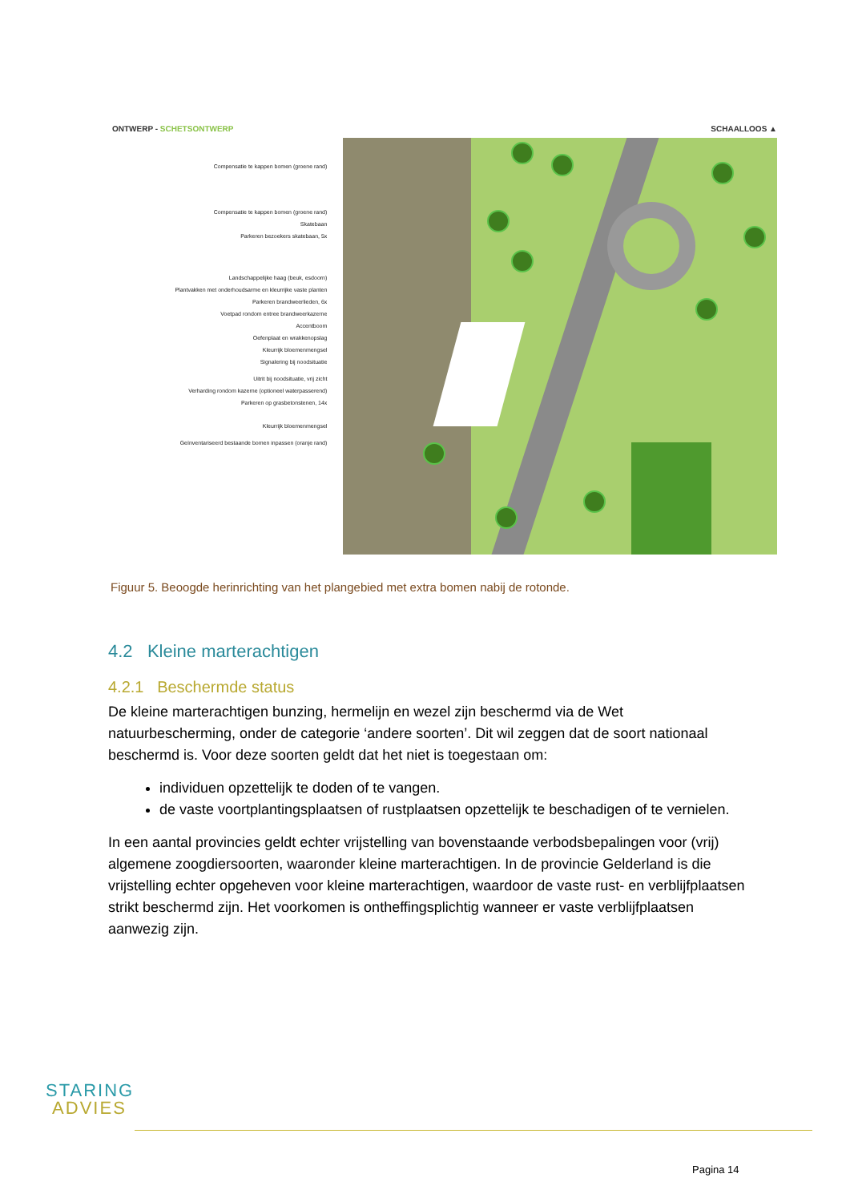ONTWERP - SCHETSONTWERP SCHAALLOOS ▲
Compensatie te kappen bomen (groene rand)
Compensatie te kappen bomen (groene rand)
Skatebaan
Parkeren bezoekers skatebaan, 5x
Landschappelijke haag (beuk, esdoorn)
Plantvakken met onderhoudsarme en kleurrijke vaste planten
Parkeren brandweerlieden, 6x
Voetpad rondom entree brandweerkazerne
Accentboom
Oefenplaat en wrakkenopslag
Kleurrijk bloemenmengsel
Signalering bij noodsituatie
Uitrit bij noodsituatie, vrij zicht
Verharding rondom kazerne (optioneel waterpasserend)
Parkeren op grasbetonstenen, 14x
Kleurrijk bloemenmengsel
Geïnventariseerd bestaande bomen inpassen (oranje rand)
Figuur 5. Beoogde herinrichting van het plangebied met extra bomen nabij de rotonde.
4.2 Kleine marterachtigen
4.2.1 Beschermde status
De kleine marterachtigen bunzing, hermelijn en wezel zijn beschermd via de Wet natuurbescherming, onder de categorie ‘andere soorten’. Dit wil zeggen dat de soort nationaal beschermd is. Voor deze soorten geldt dat het niet is toegestaan om:
individuen opzettelijk te doden of te vangen.
de vaste voortplantingsplaatsen of rustplaatsen opzettelijk te beschadigen of te vernielen.
In een aantal provincies geldt echter vrijstelling van bovenstaande verbodsbepalingen voor (vrij) algemene zoogdiersoorten, waaronder kleine marterachtigen. In de provincie Gelderland is die vrijstelling echter opgeheven voor kleine marterachtigen, waardoor de vaste rust- en verblijfplaatsen strikt beschermd zijn. Het voorkomen is ontheffingsplichtig wanneer er vaste verblijfplaatsen aanwezig zijn.
STARING
ADVIES
Pagina 14